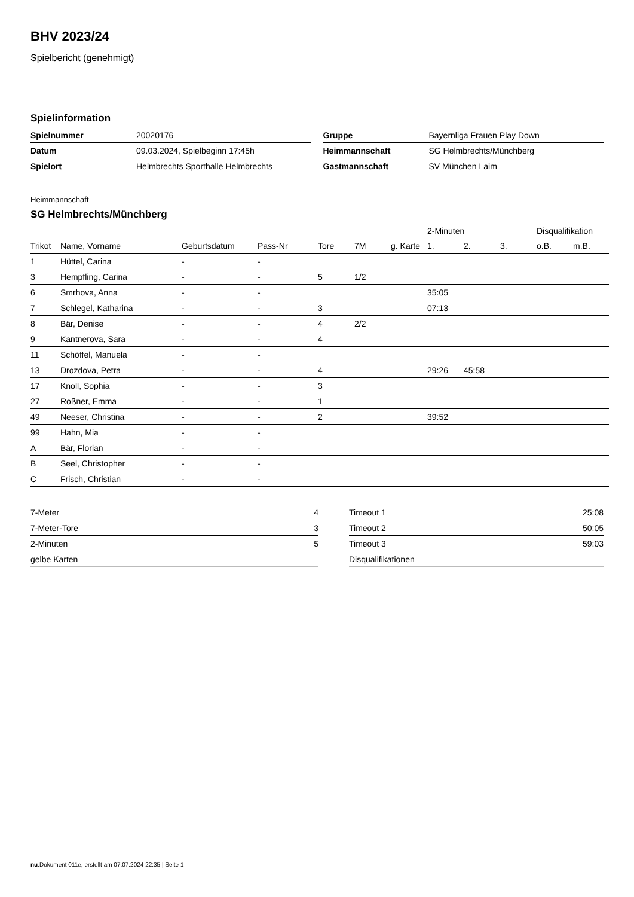BHV 2023/24
Spielbericht (genehmigt)
Spielinformation
| Spielnummer | 20020176 |
| Datum | 09.03.2024, Spielbeginn 17:45h |
| Spielort | Helmbrechts Sporthalle Helmbrechts |
| Gruppe | Bayernliga Frauen Play Down |
| Heimmannschaft | SG Helmbrechts/Münchberg |
| Gastmannschaft | SV München Laim |
Heimmannschaft
SG Helmbrechts/Münchberg
| | | | | | | | 2-Minuten | | | Disqualifikation | |
| --- | --- | --- | --- | --- | --- | --- | --- | --- | --- | --- | --- |
| Trikot | Name, Vorname | Geburtsdatum | Pass-Nr | Tore | 7M | g. Karte | 1. | 2. | 3. | o.B. | m.B. |
| 1 | Hüttel, Carina | - | - | | | | | | | | |
| 3 | Hempfling, Carina | - | - | 5 | 1/2 | | | | | | |
| 6 | Smrhova, Anna | - | - | | | | 35:05 | | | | |
| 7 | Schlegel, Katharina | - | - | 3 | | | 07:13 | | | | |
| 8 | Bär, Denise | - | - | 4 | 2/2 | | | | | | |
| 9 | Kantnerova, Sara | - | - | 4 | | | | | | | |
| 11 | Schöffel, Manuela | - | - | | | | | | | | |
| 13 | Drozdova, Petra | - | - | 4 | | | 29:26 | 45:58 | | | |
| 17 | Knoll, Sophia | - | - | 3 | | | | | | | |
| 27 | Roßner, Emma | - | - | 1 | | | | | | | |
| 49 | Neeser, Christina | - | - | 2 | | | 39:52 | | | | |
| 99 | Hahn, Mia | - | - | | | | | | | | |
| A | Bär, Florian | - | - | | | | | | | | |
| B | Seel, Christopher | - | - | | | | | | | | |
| C | Frisch, Christian | - | - | | | | | | | | |
| 7-Meter | 4 |
| 7-Meter-Tore | 3 |
| 2-Minuten | 5 |
| gelbe Karten | |
| Timeout 1 | 25:08 |
| Timeout 2 | 50:05 |
| Timeout 3 | 59:03 |
| Disqualifikationen | |
nu.Dokument 011e, erstellt am 07.07.2024 22:35 | Seite 1